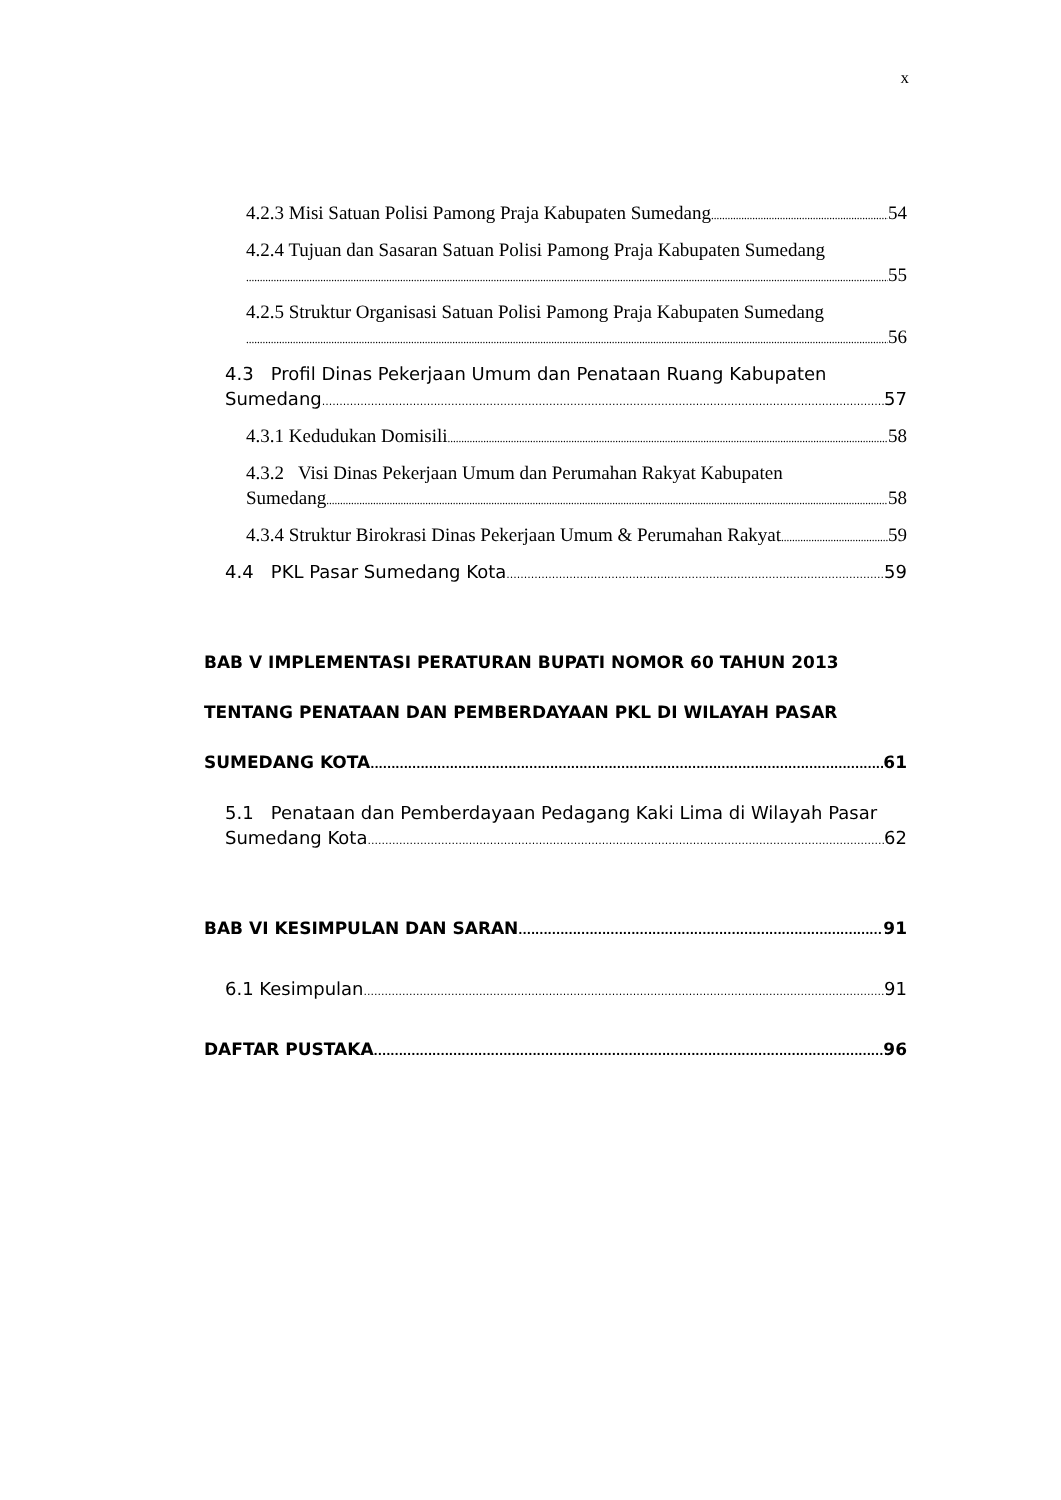x
4.2.3 Misi Satuan Polisi Pamong Praja Kabupaten Sumedang 54
4.2.4 Tujuan dan Sasaran Satuan Polisi Pamong Praja Kabupaten Sumedang
55
4.2.5 Struktur Organisasi Satuan Polisi Pamong Praja Kabupaten Sumedang
56
4.3 Profil Dinas Pekerjaan Umum dan Penataan Ruang Kabupaten
Sumedang 57
4.3.1 Kedudukan Domisili 58
4.3.2 Visi Dinas Pekerjaan Umum dan Perumahan Rakyat Kabupaten
Sumedang 58
4.3.4 Struktur Birokrasi Dinas Pekerjaan Umum & Perumahan Rakyat 59
4.4 PKL Pasar Sumedang Kota 59
BAB V IMPLEMENTASI PERATURAN BUPATI NOMOR 60 TAHUN 2013
TENTANG PENATAAN DAN PEMBERDAYAAN PKL DI WILAYAH PASAR
SUMEDANG KOTA 61
5.1 Penataan dan Pemberdayaan Pedagang Kaki Lima di Wilayah Pasar
Sumedang Kota 62
BAB VI KESIMPULAN DAN SARAN 91
6.1 Kesimpulan 91
DAFTAR PUSTAKA 96